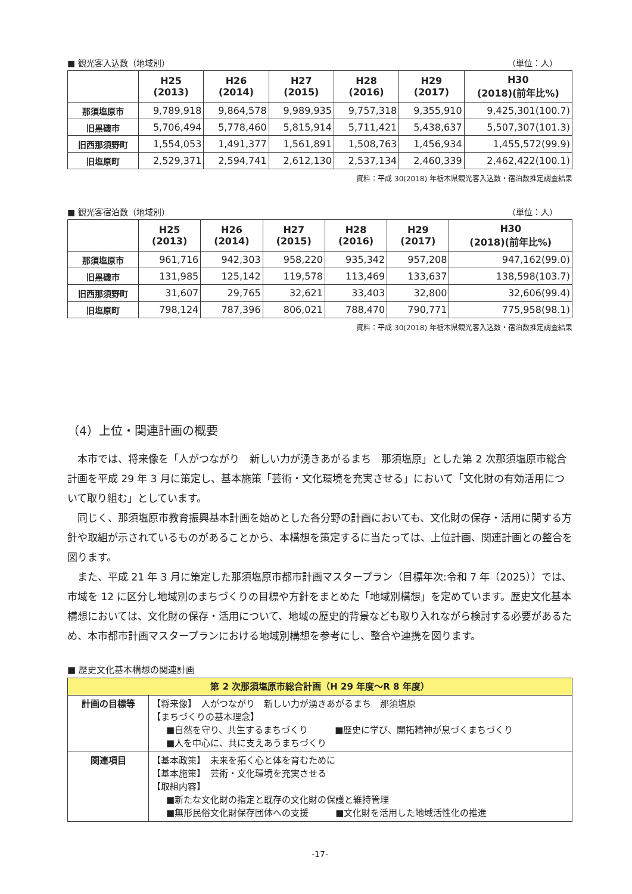■ 観光客入込数（地域別） （単位：人）
| | H25 (2013) | H26 (2014) | H27 (2015) | H28 (2016) | H29 (2017) | H30 (2018)(前年比%) |
| --- | --- | --- | --- | --- | --- | --- |
| 那須塩原市 | 9,789,918 | 9,864,578 | 9,989,935 | 9,757,318 | 9,355,910 | 9,425,301(100.7) |
| 旧黒磯市 | 5,706,494 | 5,778,460 | 5,815,914 | 5,711,421 | 5,438,637 | 5,507,307(101.3) |
| 旧西那須野町 | 1,554,053 | 1,491,377 | 1,561,891 | 1,508,763 | 1,456,934 | 1,455,572(99.9) |
| 旧塩原町 | 2,529,371 | 2,594,741 | 2,612,130 | 2,537,134 | 2,460,339 | 2,462,422(100.1) |
資料：平成 30(2018) 年栃木県観光客入込数・宿泊数推定調査結果
■ 観光客宿泊数（地域別） （単位：人）
| | H25 (2013) | H26 (2014) | H27 (2015) | H28 (2016) | H29 (2017) | H30 (2018)(前年比%) |
| --- | --- | --- | --- | --- | --- | --- |
| 那須塩原市 | 961,716 | 942,303 | 958,220 | 935,342 | 957,208 | 947,162(99.0) |
| 旧黒磯市 | 131,985 | 125,142 | 119,578 | 113,469 | 133,637 | 138,598(103.7) |
| 旧西那須野町 | 31,607 | 29,765 | 32,621 | 33,403 | 32,800 | 32,606(99.4) |
| 旧塩原町 | 798,124 | 787,396 | 806,021 | 788,470 | 790,771 | 775,958(98.1) |
資料：平成 30(2018) 年栃木県観光客入込数・宿泊数推定調査結果
（4）上位・関連計画の概要
本市では、将来像を「人がつながり　新しい力が湧きあがるまち　那須塩原」とした第 2 次那須塩原市総合計画を平成 29 年 3 月に策定し、基本施策「芸術・文化環境を充実させる」において「文化財の有効活用について取り組む」としています。
同じく、那須塩原市教育振興基本計画を始めとした各分野の計画においても、文化財の保存・活用に関する方針や取組が示されているものがあることから、本構想を策定するに当たっては、上位計画、関連計画との整合を図ります。
また、平成 21 年 3 月に策定した那須塩原市都市計画マスタープラン（目標年次:令和 7 年（2025））では､市域を 12 に区分し地域別のまちづくりの目標や方針をまとめた「地域別構想」を定めています。歴史文化基本構想においては、文化財の保存・活用について、地域の歴史的背景なども取り入れながら検討する必要があるため、本市都市計画マスタープランにおける地域別構想を参考にし、整合や連携を図ります。
■ 歴史文化基本構想の関連計画
| 第 2 次那須塩原市総合計画（H 29 年度～R 8 年度） | |
| --- | --- |
| 計画の目標等 | 【将来像】 人がつながり 新しい力が湧きあがるまち 那須塩原 【まちづくりの基本理念】 ■自然を守り、共生するまちづくり ■歴史に学び、開拓精神が息づくまちづくり ■人を中心に、共に支えあうまちづくり |
| 関連項目 | 【基本政策】 未来を拓く心と体を育むために 【基本施策】 芸術・文化環境を充実させる 【取組内容】 ■新たな文化財の指定と既存の文化財の保護と維持管理 ■無形民俗文化財保存団体への支援 ■文化財を活用した地域活性化の推進 |
-17-